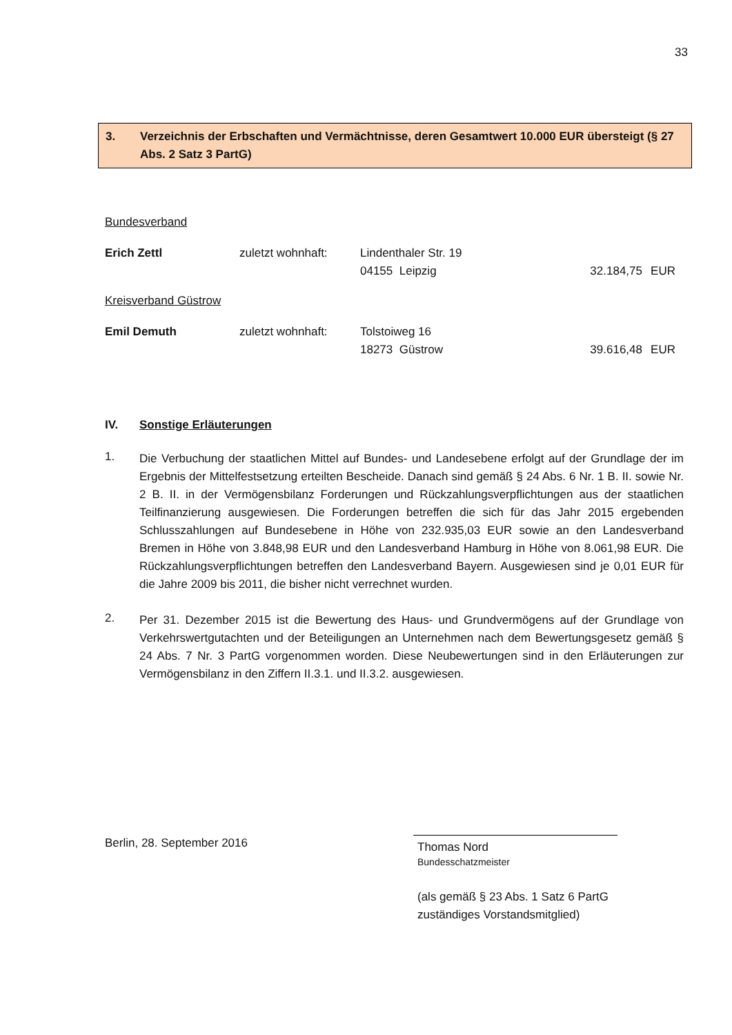33
3. Verzeichnis der Erbschaften und Vermächtnisse, deren Gesamtwert 10.000 EUR übersteigt (§ 27 Abs. 2 Satz 3 PartG)
Bundesverband
| Erich Zettl | zuletzt wohnhaft: | Lindenthaler Str. 19 | | |
| | | 04155 Leipzig | 32.184,75 | EUR |
Kreisverband Güstrow
| Emil Demuth | zuletzt wohnhaft: | Tolstoiweg 16 | | |
| | | 18273 Güstrow | 39.616,48 | EUR |
IV. Sonstige Erläuterungen
1.
Die Verbuchung der staatlichen Mittel auf Bundes- und Landesebene erfolgt auf der Grundlage der im Ergebnis der Mittelfestsetzung erteilten Bescheide. Danach sind gemäß § 24 Abs. 6 Nr. 1 B. II. sowie Nr. 2 B. II. in der Vermögensbilanz Forderungen und Rückzahlungsverpflichtungen aus der staatlichen Teilfinanzierung ausgewiesen. Die Forderungen betreffen die sich für das Jahr 2015 ergebenden Schlusszahlungen auf Bundesebene in Höhe von 232.935,03 EUR sowie an den Landesverband Bremen in Höhe von 3.848,98 EUR und den Landesverband Hamburg in Höhe von 8.061,98 EUR. Die Rückzahlungsverpflichtungen betreffen den Landesverband Bayern. Ausgewiesen sind je 0,01 EUR für die Jahre 2009 bis 2011, die bisher nicht verrechnet wurden.
2.
Per 31. Dezember 2015 ist die Bewertung des Haus- und Grundvermögens auf der Grundlage von Verkehrswertgutachten und der Beteiligungen an Unternehmen nach dem Bewertungsgesetz gemäß § 24 Abs. 7 Nr. 3 PartG vorgenommen worden. Diese Neubewertungen sind in den Erläuterungen zur Vermögensbilanz in den Ziffern II.3.1. und II.3.2. ausgewiesen.
Berlin, 28. September 2016
Thomas Nord
Bundesschatzmeister
(als gemäß § 23 Abs. 1 Satz 6 PartG
zuständiges Vorstandsmitglied)